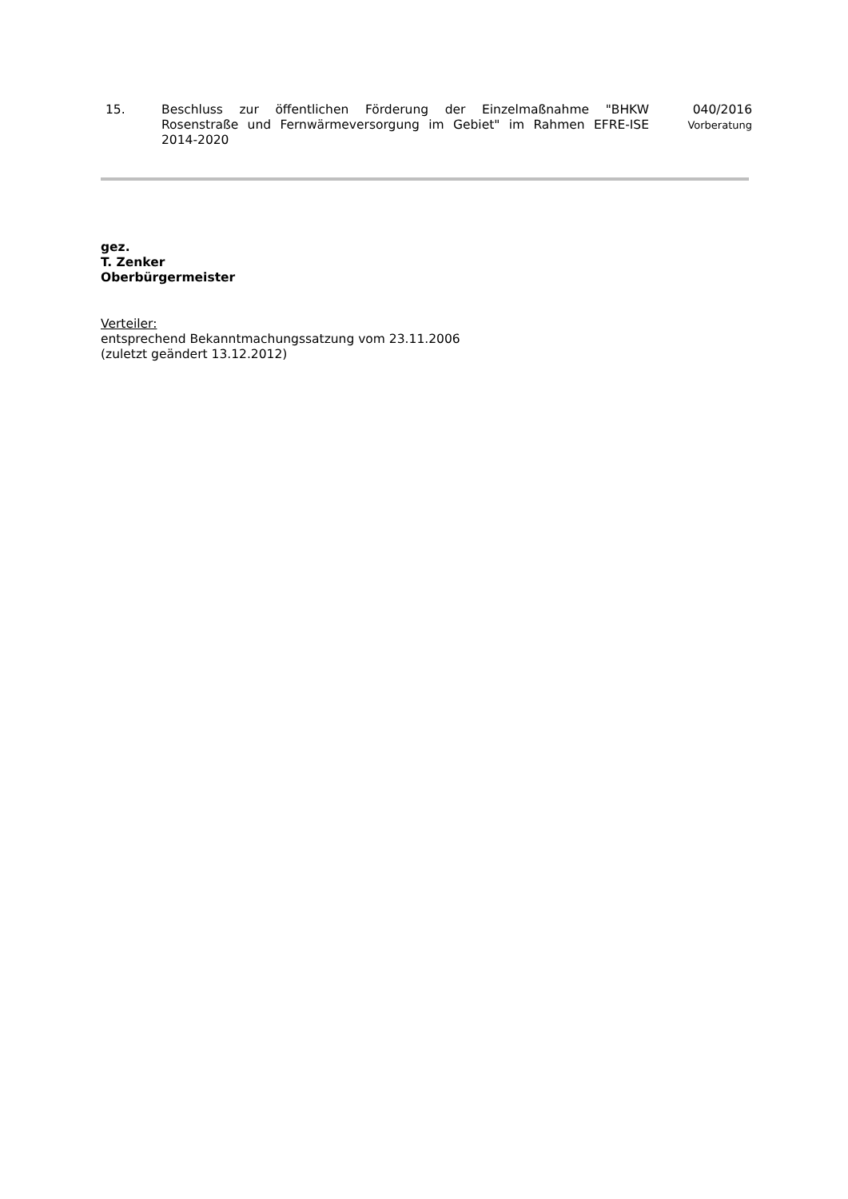15. Beschluss zur öffentlichen Förderung der Einzelmaßnahme "BHKW Rosenstraße und Fernwärmeversorgung im Gebiet" im Rahmen EFRE-ISE 2014-2020
040/2016
Vorberatung
gez.
T. Zenker
Oberbürgermeister
Verteiler:
entsprechend Bekanntmachungssatzung vom 23.11.2006
(zuletzt geändert 13.12.2012)